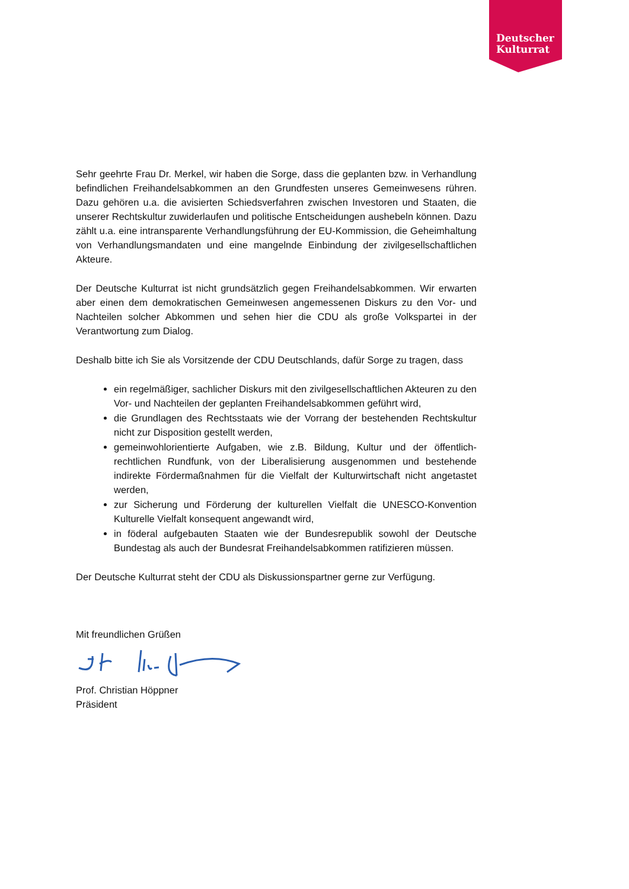Deutscher
Kulturrat
Sehr geehrte Frau Dr. Merkel, wir haben die Sorge, dass die geplanten bzw. in Verhandlung befindlichen Freihandelsabkommen an den Grundfesten unseres Gemeinwesens rühren. Dazu gehören u.a. die avisierten Schiedsverfahren zwischen Investoren und Staaten, die unserer Rechtskultur zuwiderlaufen und politische Entscheidungen aushebeln können. Dazu zählt u.a. eine intransparente Verhandlungsführung der EU-Kommission, die Geheimhaltung von Verhandlungsmandaten und eine mangelnde Einbindung der zivilgesellschaftlichen Akteure.
Der Deutsche Kulturrat ist nicht grundsätzlich gegen Freihandelsabkommen. Wir erwarten aber einen dem demokratischen Gemeinwesen angemessenen Diskurs zu den Vor- und Nachteilen solcher Abkommen und sehen hier die CDU als große Volkspartei in der Verantwortung zum Dialog.
Deshalb bitte ich Sie als Vorsitzende der CDU Deutschlands, dafür Sorge zu tragen, dass
ein regelmäßiger, sachlicher Diskurs mit den zivilgesellschaftlichen Akteuren zu den Vor- und Nachteilen der geplanten Freihandelsabkommen geführt wird,
die Grundlagen des Rechtsstaats wie der Vorrang der bestehenden Rechtskultur nicht zur Disposition gestellt werden,
gemeinwohlorientierte Aufgaben, wie z.B. Bildung, Kultur und der öffentlich-rechtlichen Rundfunk, von der Liberalisierung ausgenommen und bestehende indirekte Fördermaßnahmen für die Vielfalt der Kulturwirtschaft nicht angetastet werden,
zur Sicherung und Förderung der kulturellen Vielfalt die UNESCO-Konvention Kulturelle Vielfalt konsequent angewandt wird,
in föderal aufgebauten Staaten wie der Bundesrepublik sowohl der Deutsche Bundestag als auch der Bundesrat Freihandelsabkommen ratifizieren müssen.
Der Deutsche Kulturrat steht der CDU als Diskussionspartner gerne zur Verfügung.
Mit freundlichen Grüßen
Prof. Christian Höppner
Präsident